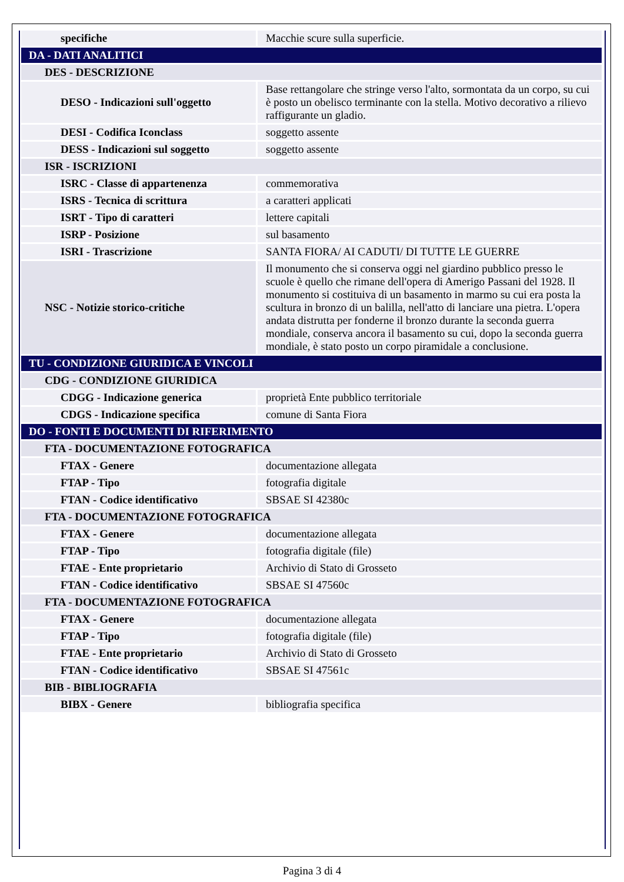| specifiche | Macchie scure sulla superficie. |
| DA - DATI ANALITICI | |
| DES - DESCRIZIONE | |
| DESO - Indicazioni sull'oggetto | Base rettangolare che stringe verso l'alto, sormontata da un corpo, su cui è posto un obelisco terminante con la stella. Motivo decorativo a rilievo raffigurante un gladio. |
| DESI - Codifica Iconclass | soggetto assente |
| DESS - Indicazioni sul soggetto | soggetto assente |
| ISR - ISCRIZIONI | |
| ISRC - Classe di appartenenza | commemorativa |
| ISRS - Tecnica di scrittura | a caratteri applicati |
| ISRT - Tipo di caratteri | lettere capitali |
| ISRP - Posizione | sul basamento |
| ISRI - Trascrizione | SANTA FIORA/ AI CADUTI/ DI TUTTE LE GUERRE |
| NSC - Notizie storico-critiche | Il monumento che si conserva oggi nel giardino pubblico presso le scuole è quello che rimane dell'opera di Amerigo Passani del 1928. Il monumento si costituiva di un basamento in marmo su cui era posta la scultura in bronzo di un balilla, nell'atto di lanciare una pietra. L'opera andata distrutta per fonderne il bronzo durante la seconda guerra mondiale, conserva ancora il basamento su cui, dopo la seconda guerra mondiale, è stato posto un corpo piramidale a conclusione. |
| TU - CONDIZIONE GIURIDICA E VINCOLI | |
| CDG - CONDIZIONE GIURIDICA | |
| CDGG - Indicazione generica | proprietà Ente pubblico territoriale |
| CDGS - Indicazione specifica | comune di Santa Fiora |
| DO - FONTI E DOCUMENTI DI RIFERIMENTO | |
| FTA - DOCUMENTAZIONE FOTOGRAFICA | |
| FTAX - Genere | documentazione allegata |
| FTAP - Tipo | fotografia digitale |
| FTAN - Codice identificativo | SBSAE SI 42380c |
| FTA - DOCUMENTAZIONE FOTOGRAFICA | |
| FTAX - Genere | documentazione allegata |
| FTAP - Tipo | fotografia digitale (file) |
| FTAE - Ente proprietario | Archivio di Stato di Grosseto |
| FTAN - Codice identificativo | SBSAE SI 47560c |
| FTA - DOCUMENTAZIONE FOTOGRAFICA | |
| FTAX - Genere | documentazione allegata |
| FTAP - Tipo | fotografia digitale (file) |
| FTAE - Ente proprietario | Archivio di Stato di Grosseto |
| FTAN - Codice identificativo | SBSAE SI 47561c |
| BIB - BIBLIOGRAFIA | |
| BIBX - Genere | bibliografia specifica |
Pagina 3 di 4